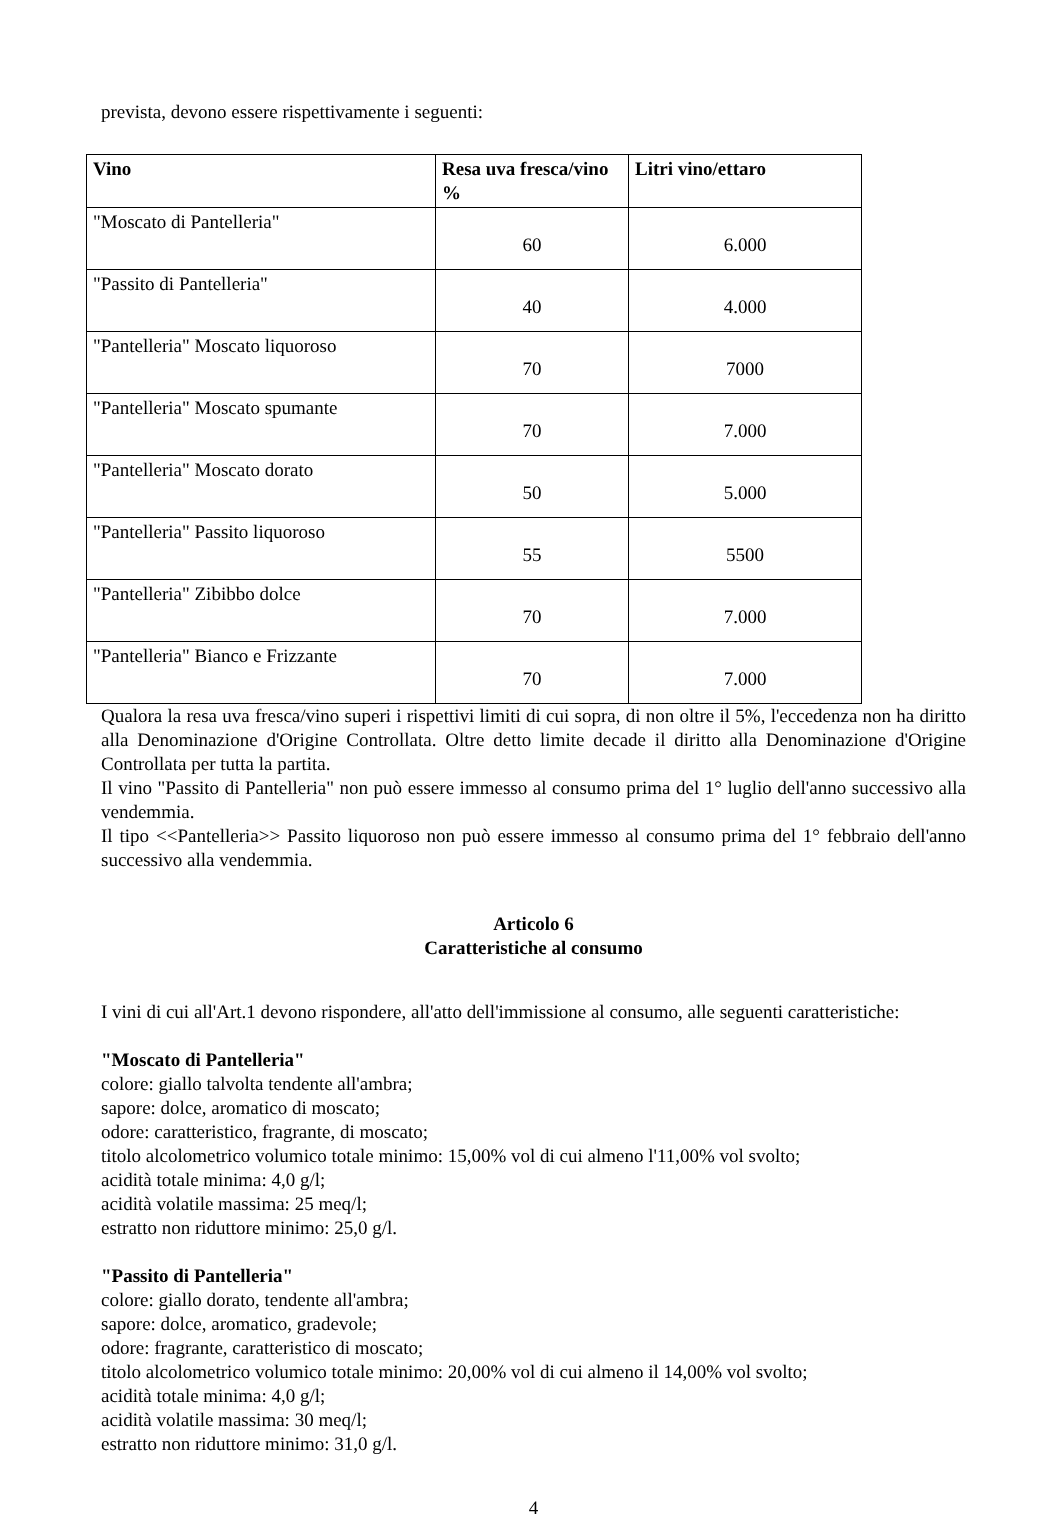prevista, devono essere rispettivamente i seguenti:
| Vino | Resa uva fresca/vino % | Litri vino/ettaro |
| --- | --- | --- |
| "Moscato di Pantelleria" | 60 | 6.000 |
| "Passito di Pantelleria" | 40 | 4.000 |
| "Pantelleria" Moscato liquoroso | 70 | 7000 |
| "Pantelleria" Moscato spumante | 70 | 7.000 |
| "Pantelleria" Moscato dorato | 50 | 5.000 |
| "Pantelleria" Passito liquoroso | 55 | 5500 |
| "Pantelleria" Zibibbo dolce | 70 | 7.000 |
| "Pantelleria" Bianco e Frizzante | 70 | 7.000 |
Qualora la resa uva fresca/vino superi i rispettivi limiti di cui sopra, di non oltre il 5%, l'eccedenza non ha diritto alla Denominazione d'Origine Controllata. Oltre detto limite decade il diritto alla Denominazione d'Origine Controllata per tutta la partita.
Il vino "Passito di Pantelleria" non può essere immesso al consumo prima del 1° luglio dell'anno successivo alla vendemmia.
Il tipo <<Pantelleria>> Passito liquoroso non può essere immesso al consumo prima del 1° febbraio dell'anno successivo alla vendemmia.
Articolo 6
Caratteristiche al consumo
I vini di cui all'Art.1 devono rispondere, all'atto dell'immissione al consumo, alle seguenti caratteristiche:
"Moscato di Pantelleria"
colore: giallo talvolta tendente all'ambra;
sapore: dolce, aromatico di moscato;
odore: caratteristico, fragrante, di moscato;
titolo alcolometrico volumico totale minimo: 15,00% vol di cui almeno l'11,00% vol svolto;
acidità totale minima: 4,0 g/l;
acidità volatile massima: 25 meq/l;
estratto non riduttore minimo: 25,0 g/l.
"Passito di Pantelleria"
colore: giallo dorato, tendente all'ambra;
sapore: dolce, aromatico, gradevole;
odore: fragrante, caratteristico di moscato;
titolo alcolometrico volumico totale minimo: 20,00% vol di cui almeno il 14,00% vol svolto;
acidità totale minima: 4,0 g/l;
acidità volatile massima: 30 meq/l;
estratto non riduttore minimo: 31,0 g/l.
4